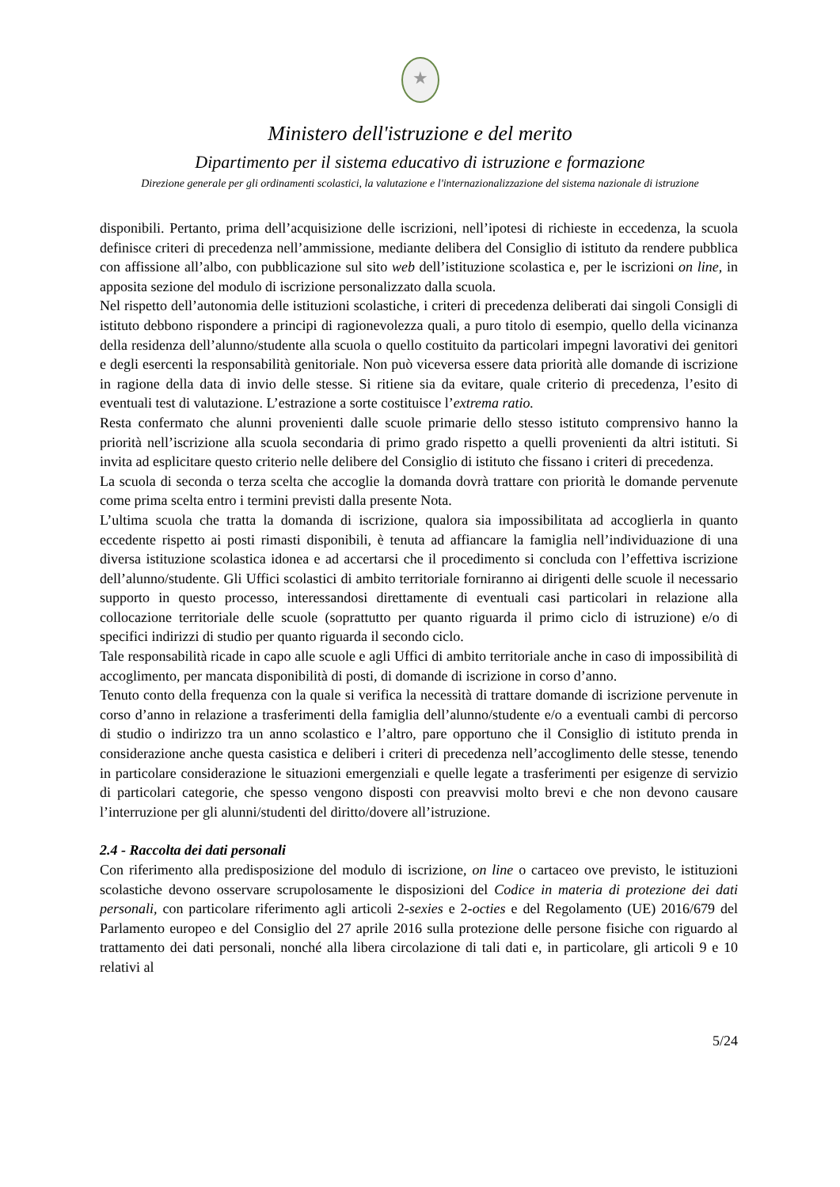★
Ministero dell'istruzione e del merito
Dipartimento per il sistema educativo di istruzione e formazione
Direzione generale per gli ordinamenti scolastici, la valutazione e l'internazionalizzazione del sistema nazionale di istruzione
disponibili. Pertanto, prima dell’acquisizione delle iscrizioni, nell’ipotesi di richieste in eccedenza, la scuola definisce criteri di precedenza nell’ammissione, mediante delibera del Consiglio di istituto da rendere pubblica con affissione all’albo, con pubblicazione sul sito web dell’istituzione scolastica e, per le iscrizioni on line, in apposita sezione del modulo di iscrizione personalizzato dalla scuola.
Nel rispetto dell’autonomia delle istituzioni scolastiche, i criteri di precedenza deliberati dai singoli Consigli di istituto debbono rispondere a principi di ragionevolezza quali, a puro titolo di esempio, quello della vicinanza della residenza dell’alunno/studente alla scuola o quello costituito da particolari impegni lavorativi dei genitori e degli esercenti la responsabilità genitoriale. Non può viceversa essere data priorità alle domande di iscrizione in ragione della data di invio delle stesse. Si ritiene sia da evitare, quale criterio di precedenza, l’esito di eventuali test di valutazione. L’estrazione a sorte costituisce l’extrema ratio.
Resta confermato che alunni provenienti dalle scuole primarie dello stesso istituto comprensivo hanno la priorità nell’iscrizione alla scuola secondaria di primo grado rispetto a quelli provenienti da altri istituti. Si invita ad esplicitare questo criterio nelle delibere del Consiglio di istituto che fissano i criteri di precedenza.
La scuola di seconda o terza scelta che accoglie la domanda dovrà trattare con priorità le domande pervenute come prima scelta entro i termini previsti dalla presente Nota.
L’ultima scuola che tratta la domanda di iscrizione, qualora sia impossibilitata ad accoglierla in quanto eccedente rispetto ai posti rimasti disponibili, è tenuta ad affiancare la famiglia nell’individuazione di una diversa istituzione scolastica idonea e ad accertarsi che il procedimento si concluda con l’effettiva iscrizione dell’alunno/studente. Gli Uffici scolastici di ambito territoriale forniranno ai dirigenti delle scuole il necessario supporto in questo processo, interessandosi direttamente di eventuali casi particolari in relazione alla collocazione territoriale delle scuole (soprattutto per quanto riguarda il primo ciclo di istruzione) e/o di specifici indirizzi di studio per quanto riguarda il secondo ciclo.
Tale responsabilità ricade in capo alle scuole e agli Uffici di ambito territoriale anche in caso di impossibilità di accoglimento, per mancata disponibilità di posti, di domande di iscrizione in corso d’anno.
Tenuto conto della frequenza con la quale si verifica la necessità di trattare domande di iscrizione pervenute in corso d’anno in relazione a trasferimenti della famiglia dell’alunno/studente e/o a eventuali cambi di percorso di studio o indirizzo tra un anno scolastico e l’altro, pare opportuno che il Consiglio di istituto prenda in considerazione anche questa casistica e deliberi i criteri di precedenza nell’accoglimento delle stesse, tenendo in particolare considerazione le situazioni emergenziali e quelle legate a trasferimenti per esigenze di servizio di particolari categorie, che spesso vengono disposti con preavvisi molto brevi e che non devono causare l’interruzione per gli alunni/studenti del diritto/dovere all’istruzione.
2.4 - Raccolta dei dati personali
Con riferimento alla predisposizione del modulo di iscrizione, on line o cartaceo ove previsto, le istituzioni scolastiche devono osservare scrupolosamente le disposizioni del Codice in materia di protezione dei dati personali, con particolare riferimento agli articoli 2-sexies e 2-octies e del Regolamento (UE) 2016/679 del Parlamento europeo e del Consiglio del 27 aprile 2016 sulla protezione delle persone fisiche con riguardo al trattamento dei dati personali, nonché alla libera circolazione di tali dati e, in particolare, gli articoli 9 e 10 relativi al
5/24